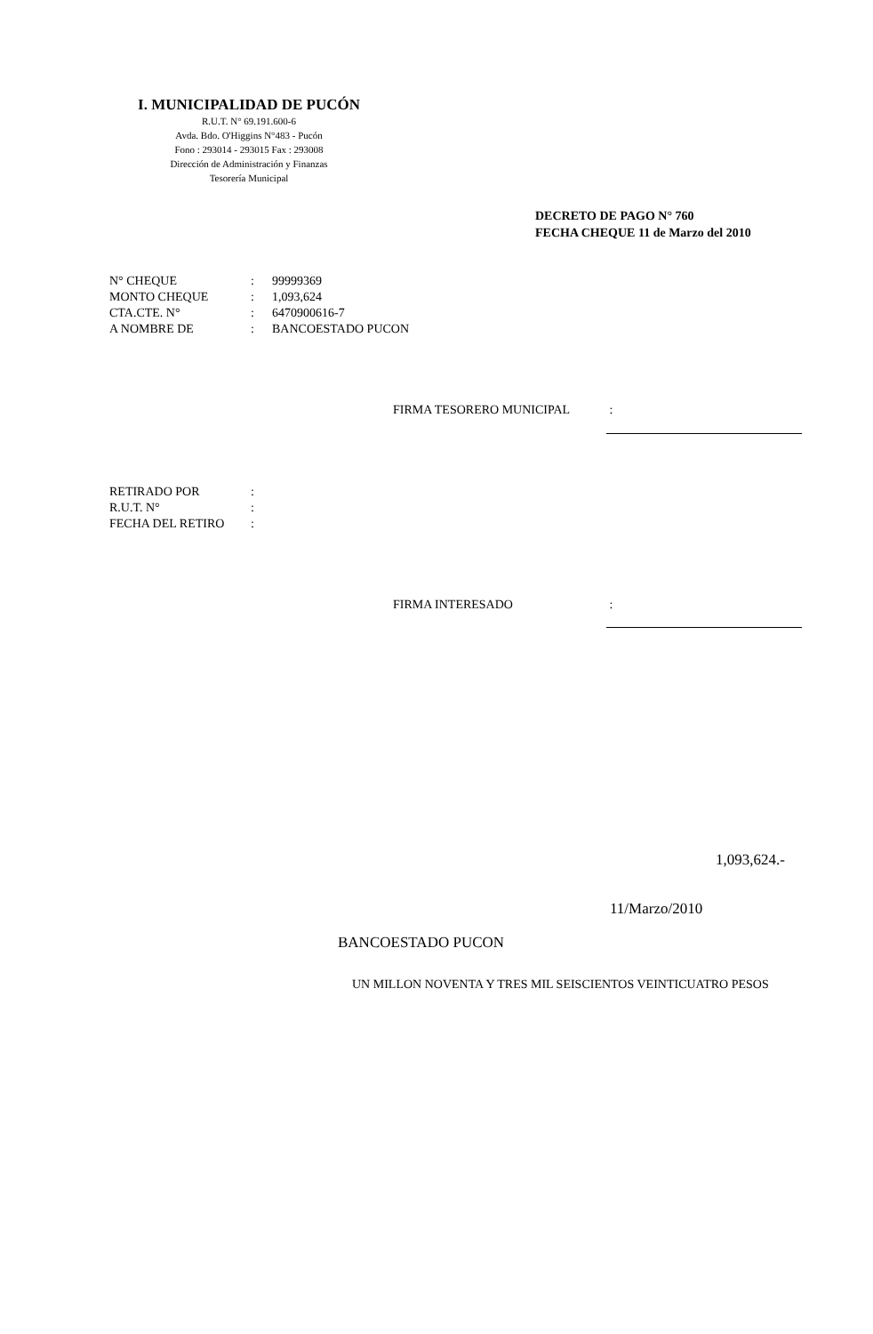I. MUNICIPALIDAD DE PUCÓN
R.U.T. N° 69.191.600-6
Avda. Bdo. O'Higgins N°483 - Pucón
Fono : 293014 - 293015 Fax : 293008
Dirección de Administración y Finanzas
Tesorería Municipal
DECRETO DE PAGO N° 760
FECHA CHEQUE 11 de Marzo del 2010
| N° CHEQUE | : | 99999369 |
| MONTO CHEQUE | : | 1,093,624 |
| CTA.CTE. N° | : | 6470900616-7 |
| A NOMBRE DE | : | BANCOESTADO PUCON |
FIRMA TESORERO MUNICIPAL :
| RETIRADO POR | : |
| R.U.T. N° | : |
| FECHA DEL RETIRO | : |
FIRMA INTERESADO :
1,093,624.-
11/Marzo/2010
BANCOESTADO PUCON
UN MILLON NOVENTA Y TRES MIL SEISCIENTOS VEINTICUATRO PESOS